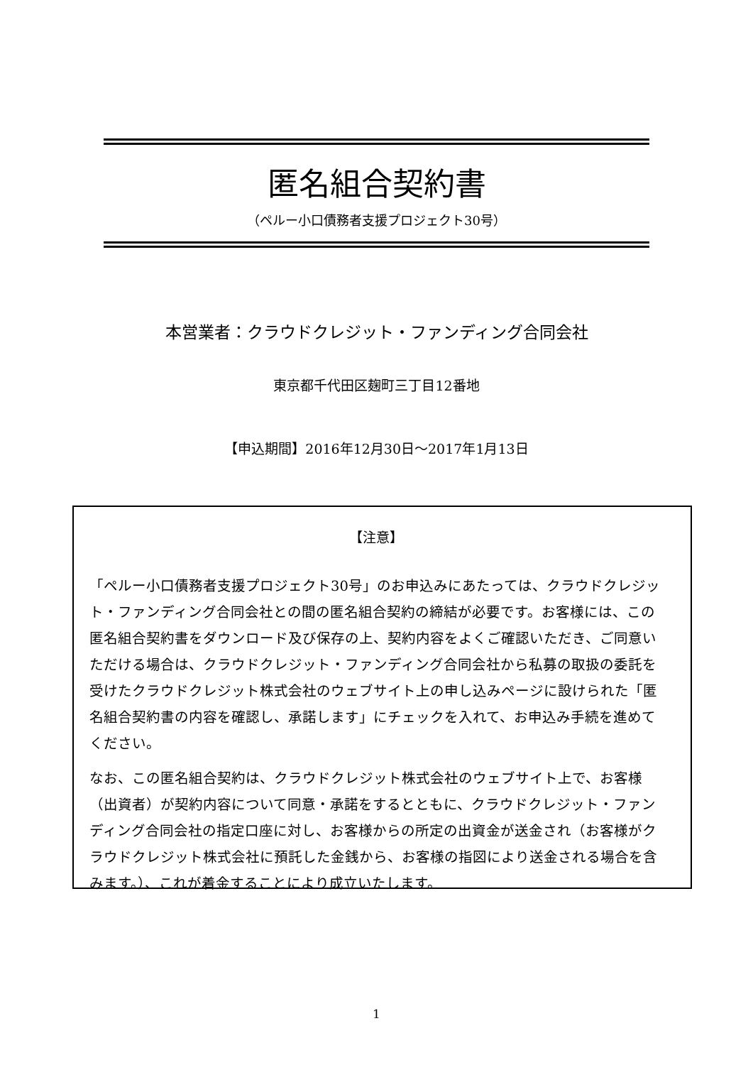匿名組合契約書
（ペルー小口債務者支援プロジェクト30号）
本営業者：クラウドクレジット・ファンディング合同会社
東京都千代田区麹町三丁目12番地
【申込期間】2016年12月30日～2017年1月13日
【注意】
「ペルー小口債務者支援プロジェクト30号」のお申込みにあたっては、クラウドクレジット・ファンディング合同会社との間の匿名組合契約の締結が必要です。お客様には、この匿名組合契約書をダウンロード及び保存の上、契約内容をよくご確認いただき、ご同意いただける場合は、クラウドクレジット・ファンディング合同会社から私募の取扱の委託を受けたクラウドクレジット株式会社のウェブサイト上の申し込みページに設けられた「匿名組合契約書の内容を確認し、承諾します」にチェックを入れて、お申込み手続を進めてください。
なお、この匿名組合契約は、クラウドクレジット株式会社のウェブサイト上で、お客様（出資者）が契約内容について同意・承諾をするとともに、クラウドクレジット・ファンディング合同会社の指定口座に対し、お客様からの所定の出資金が送金され（お客様がクラウドクレジット株式会社に預託した金銭から、お客様の指図により送金される場合を含みます。）、これが着金することにより成立いたします。
1